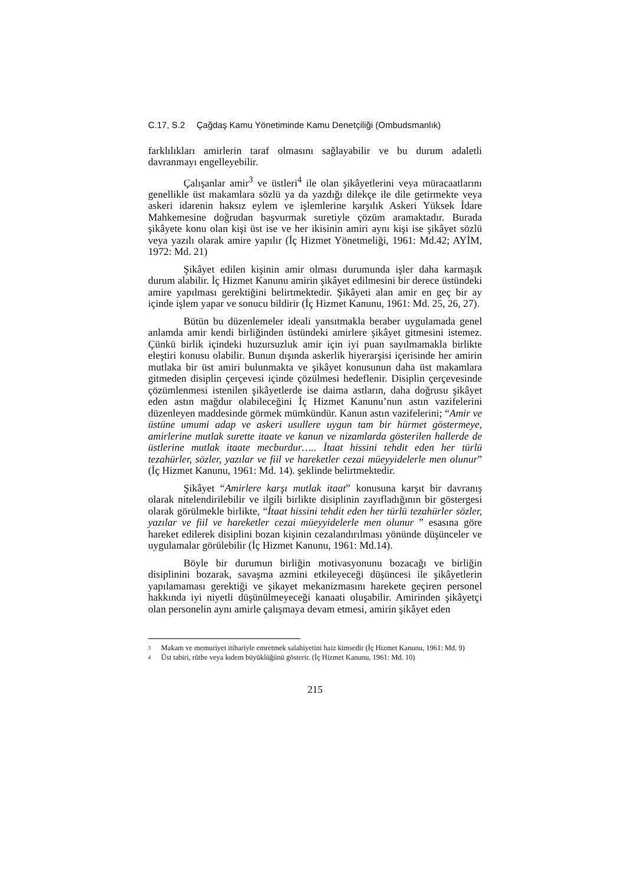C.17, S.2 Çağdaş Kamu Yönetiminde Kamu Denetçiliği (Ombudsmanlık)
farklılıkları amirlerin taraf olmasını sağlayabilir ve bu durum adaletli davranmayı engelleyebilir.
Çalışanlar amir<sup>3</sup> ve üstleri<sup>4</sup> ile olan şikâyetlerini veya müracaatlarını genellikle üst makamlara sözlü ya da yazdığı dilekçe ile dile getirmekte veya askeri idarenin haksız eylem ve işlemlerine karşılık Askeri Yüksek İdare Mahkemesine doğrudan başvurmak suretiyle çözüm aramaktadır. Burada şikâyete konu olan kişi üst ise ve her ikisinin amiri aynı kişi ise şikâyet sözlü veya yazılı olarak amire yapılır (İç Hizmet Yönetmeliği, 1961: Md.42; AYİM, 1972: Md. 21)
Şikâyet edilen kişinin amir olması durumunda işler daha karmaşık durum alabilir. İç Hizmet Kanunu amirin şikâyet edilmesini bir derece üstündeki amire yapılması gerektiğini belirtmektedir. Şikâyeti alan amir en geç bir ay içinde işlem yapar ve sonucu bildirir (İç Hizmet Kanunu, 1961: Md. 25, 26, 27).
Bütün bu düzenlemeler ideali yansıtmakla beraber uygulamada genel anlamda amir kendi birliğinden üstündeki amirlere şikâyet gitmesini istemez. Çünkü birlik içindeki huzursuzluk amir için iyi puan sayılmamakla birlikte eleştiri konusu olabilir. Bunun dışında askerlik hiyerarşisi içerisinde her amirin mutlaka bir üst amiri bulunmakta ve şikâyet konusunun daha üst makamlara gitmeden disiplin çerçevesi içinde çözülmesi hedeflenir. Disiplin çerçevesinde çözümlenmesi istenilen şikâyetlerde ise daima astların, daha doğrusu şikâyet eden astın mağdur olabileceğini İç Hizmet Kanunu’nun astın vazifelerini düzenleyen maddesinde görmek mümkündür. Kanun astın vazifelerini; “Amir ve üstüne umumi adap ve askeri usullere uygun tam bir hürmet göstermeye, amirlerine mutlak surette itaate ve kanun ve nizamlarda gösterilen hallerde de üstlerine mutlak itaate mecburdur….. İtaat hissini tehdit eden her türlü tezahürler, sözler, yazılar ve fiil ve hareketler cezai müeyyidelerle men olunur” (İç Hizmet Kanunu, 1961: Md. 14). şeklinde belirtmektedir.
Şikâyet “Amirlere karşı mutlak itaat” konusuna karşıt bir davranış olarak nitelendirilebilir ve ilgili birlikte disiplinin zayıfladığının bir göstergesi olarak görülmekle birlikte, “İtaat hissini tehdit eden her türlü tezahürler sözler, yazılar ve fiil ve hareketler cezai müeyyidelerle men olunur ” esasına göre hareket edilerek disiplini bozan kişinin cezalandırılması yönünde düşünceler ve uygulamalar görülebilir (İç Hizmet Kanunu, 1961: Md.14).
Böyle bir durumun birliğin motivasyonunu bozacağı ve birliğin disiplinini bozarak, savaşma azmini etkileyeceği düşüncesi ile şikâyetlerin yapılamaması gerektiği ve şikayet mekanizmasını harekete geçiren personel hakkında iyi niyetli düşünülmeyeceği kanaati oluşabilir. Amirinden şikâyetçi olan personelin aynı amirle çalışmaya devam etmesi, amirin şikâyet eden
3 Makam ve memuriyet itibariyle emretmek salahiyetini haiz kimsedir (İç Hizmet Kanunu, 1961: Md. 9)
4 Üst tabiri, rütbe veya kıdem büyüklüğünü gösterir. (İç Hizmet Kanunu, 1961: Md. 10)
215